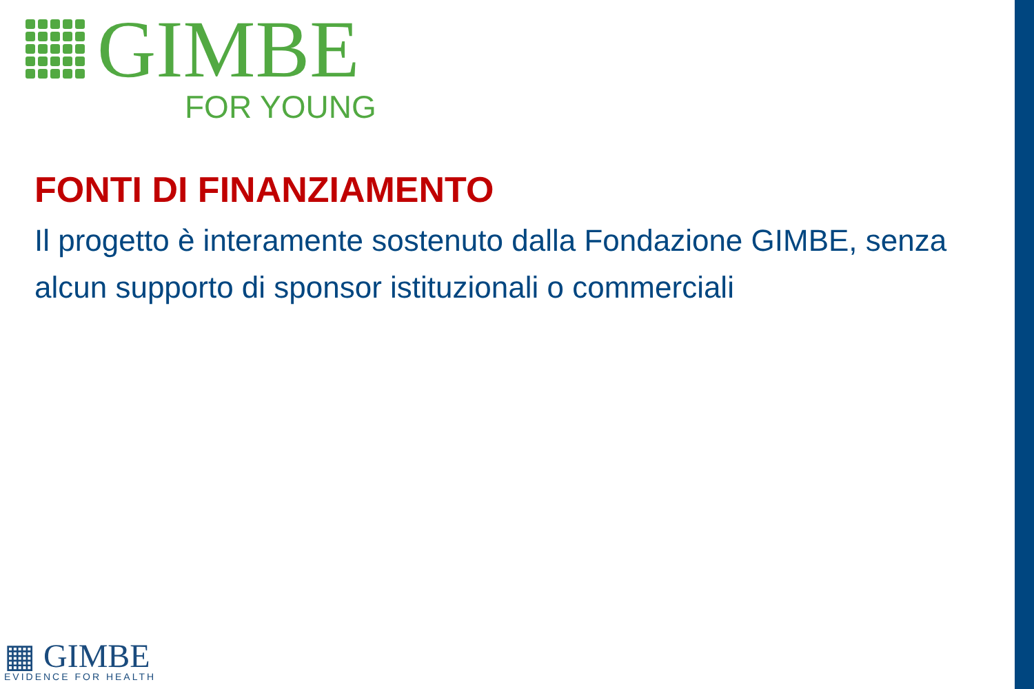GIMBE
FOR YOUNG
FONTI DI FINANZIAMENTO
Il progetto è interamente sostenuto dalla Fondazione GIMBE, senza alcun supporto di sponsor istituzionali o commerciali
▦ GIMBE
EVIDENCE FOR HEALTH